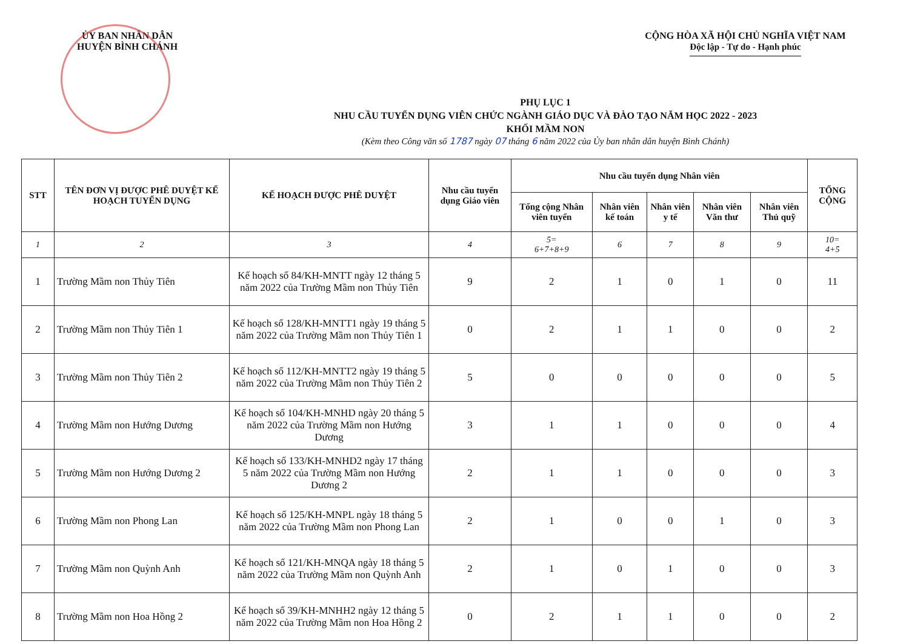ỦY BAN NHÂN DÂN
HUYỆN BÌNH CHÁNH
CỘNG HÒA XÃ HỘI CHỦ NGHĨA VIỆT NAM
Độc lập - Tự do - Hạnh phúc
PHỤ LỤC 1
NHU CẦU TUYỂN DỤNG VIÊN CHỨC NGÀNH GIÁO DỤC VÀ ĐÀO TẠO NĂM HỌC 2022 - 2023
KHỐI MẦM NON
(Kèm theo Công văn số 1787 ngày 07 tháng 6 năm 2022 của Ủy ban nhân dân huyện Bình Chánh)
| STT | TÊN ĐƠN VỊ ĐƯỢC PHÊ DUYỆT KẾ HOẠCH TUYỂN DỤNG | KẾ HOẠCH ĐƯỢC PHÊ DUYỆT | Nhu cầu tuyển dụng Giáo viên | Nhu cầu tuyển dụng Nhân viên | | | | | TỔNG CỘNG |
| --- | --- | --- | --- | --- | --- | --- | --- | --- | --- |
| | | | | Tổng cộng Nhân viên tuyển | Nhân viên kế toán | Nhân viên y tế | Nhân viên Văn thư | Nhân viên Thủ quỹ | |
| 1 | 2 | 3 | 4 | 5= 6+7+8+9 | 6 | 7 | 8 | 9 | 10= 4+5 |
| 1 | Trường Mầm non Thủy Tiên | Kế hoạch số 84/KH-MNTT ngày 12 tháng 5 năm 2022 của Trường Mầm non Thủy Tiên | 9 | 2 | 1 | 0 | 1 | 0 | 11 |
| 2 | Trường Mầm non Thủy Tiên 1 | Kế hoạch số 128/KH-MNTT1 ngày 19 tháng 5 năm 2022 của Trường Mầm non Thủy Tiên 1 | 0 | 2 | 1 | 1 | 0 | 0 | 2 |
| 3 | Trường Mầm non Thủy Tiên 2 | Kế hoạch số 112/KH-MNTT2 ngày 19 tháng 5 năm 2022 của Trường Mầm non Thủy Tiên 2 | 5 | 0 | 0 | 0 | 0 | 0 | 5 |
| 4 | Trường Mầm non Hướng Dương | Kế hoạch số 104/KH-MNHD ngày 20 tháng 5 năm 2022 của Trường Mầm non Hướng Dương | 3 | 1 | 1 | 0 | 0 | 0 | 4 |
| 5 | Trường Mầm non Hướng Dương 2 | Kế hoạch số 133/KH-MNHD2 ngày 17 tháng 5 năm 2022 của Trường Mầm non Hướng Dương 2 | 2 | 1 | 1 | 0 | 0 | 0 | 3 |
| 6 | Trường Mầm non Phong Lan | Kế hoạch số 125/KH-MNPL ngày 18 tháng 5 năm 2022 của Trường Mầm non Phong Lan | 2 | 1 | 0 | 0 | 1 | 0 | 3 |
| 7 | Trường Mầm non Quỳnh Anh | Kế hoạch số 121/KH-MNQA ngày 18 tháng 5 năm 2022 của Trường Mầm non Quỳnh Anh | 2 | 1 | 0 | 1 | 0 | 0 | 3 |
| 8 | Trường Mầm non Hoa Hồng 2 | Kế hoạch số 39/KH-MNHH2 ngày 12 tháng 5 năm 2022 của Trường Mầm non Hoa Hồng 2 | 0 | 2 | 1 | 1 | 0 | 0 | 2 |